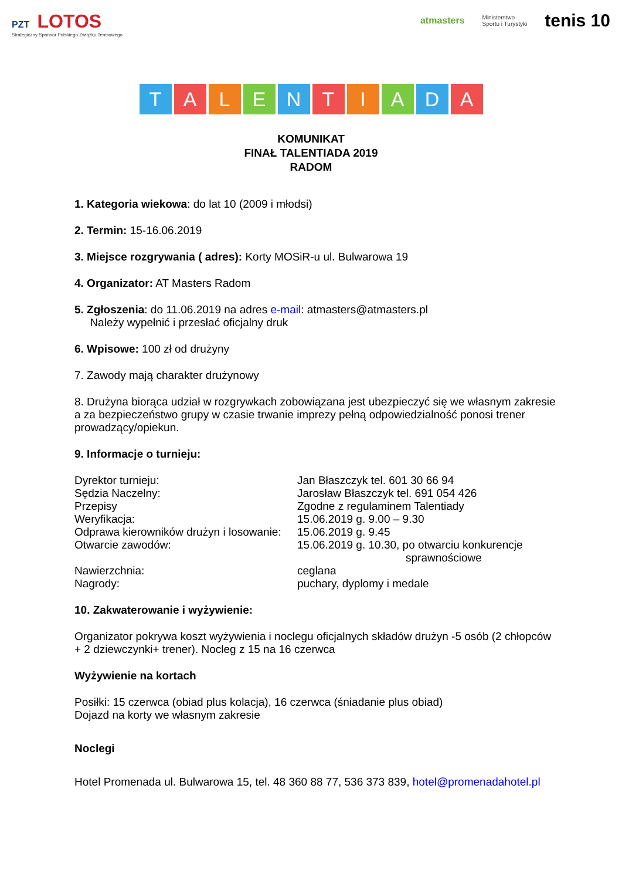PZT LOTOS
Strategiczny Sponsor Polskiego Związku Tenisowego
atmasters Ministerstwo
Sportu i Turystyki tenis 10
T A L E N T I A D A
KOMUNIKAT
FINAŁ TALENTIADA 2019
RADOM
1. Kategoria wiekowa: do lat 10 (2009 i młodsi)
2. Termin: 15-16.06.2019
3. Miejsce rozgrywania ( adres): Korty MOSiR-u ul. Bulwarowa 19
4. Organizator: AT Masters Radom
5. Zgłoszenia: do 11.06.2019 na adres e-mail: atmasters@atmasters.pl
Należy wypełnić i przesłać oficjalny druk
6. Wpisowe: 100 zł od drużyny
7. Zawody mają charakter drużynowy
8. Drużyna biorąca udział w rozgrywkach zobowiązana jest ubezpieczyć się we własnym zakresie a za bezpieczeństwo grupy w czasie trwanie imprezy pełną odpowiedzialność ponosi trener prowadzący/opiekun.
9. Informacje o turnieju:
Dyrektor turnieju: Jan Błaszczyk tel. 601 30 66 94
Sędzia Naczelny: Jarosław Błaszczyk tel. 691 054 426
Przepisy Zgodne z regulaminem Talentiady
Weryfikacja: 15.06.2019 g. 9.00 – 9.30
Odprawa kierowników drużyn i losowanie: 15.06.2019 g. 9.45
Otwarcie zawodów: 15.06.2019 g. 10.30, po otwarciu konkurencje
sprawnościowe
Nawierzchnia: ceglana
Nagrody: puchary, dyplomy i medale
10. Zakwaterowanie i wyżywienie:
Organizator pokrywa koszt wyżywienia i noclegu oficjalnych składów drużyn -5 osób (2 chłopców + 2 dziewczynki+ trener). Nocleg z 15 na 16 czerwca
Wyżywienie na kortach
Posiłki: 15 czerwca (obiad plus kolacja), 16 czerwca (śniadanie plus obiad)
Dojazd na korty we własnym zakresie
Noclegi
Hotel Promenada ul. Bulwarowa 15, tel. 48 360 88 77, 536 373 839, hotel@promenadahotel.pl